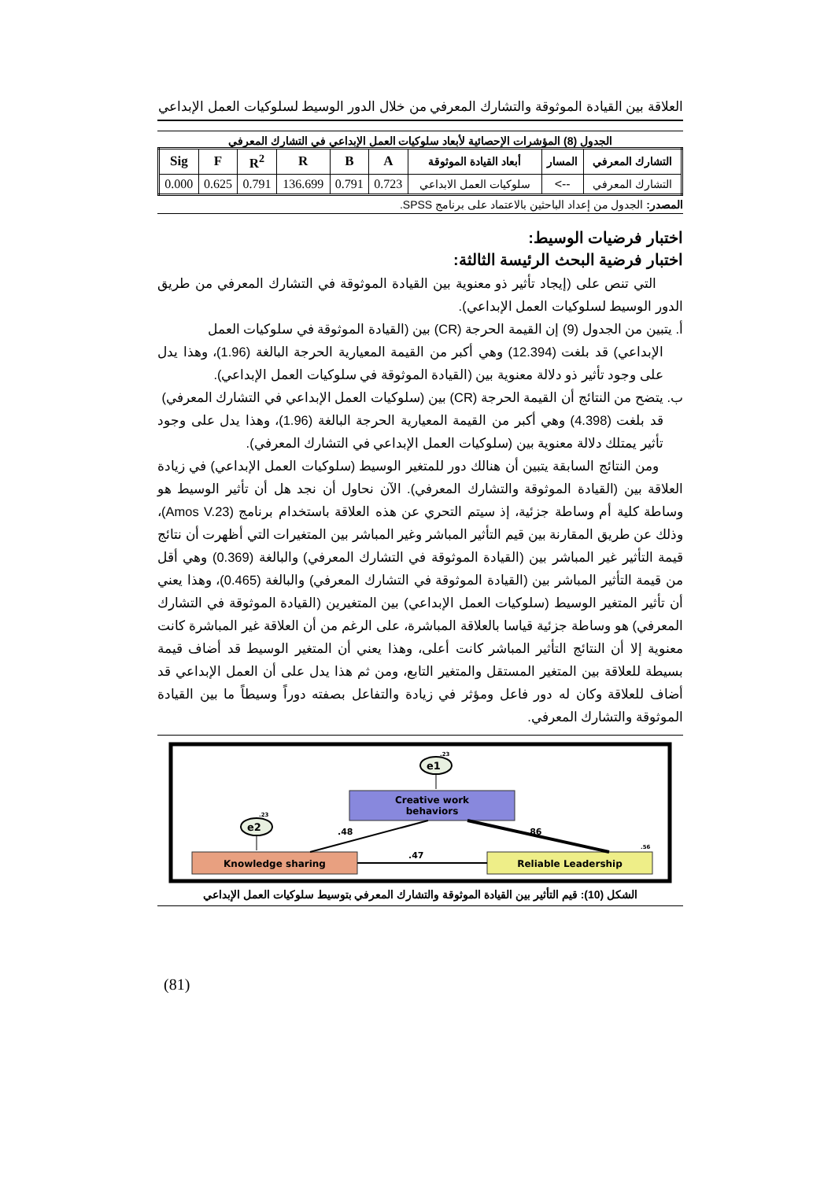العلاقة بين القيادة الموثوقة والتشارك المعرفي من خلال الدور الوسيط لسلوكيات العمل الإبداعي
الجدول (8) المؤشرات الإحصائية لأبعاد سلوكيات العمل الإبداعي في التشارك المعرفي
| التشارك المعرفي | المسار | أبعاد القيادة الموثوقة | A | B | R | R<sup>2</sup> | F | Sig |
| --- | --- | --- | --- | --- | --- | --- | --- | --- |
| التشارك المعرفي | --> | سلوكيات العمل الابداعي | 0.723 | 0.791 | 136.699 | 0.791 | 0.625 | 0.000 |
المصدر: الجدول من إعداد الباحثين بالاعتماد على برنامج SPSS.
اختبار فرضيات الوسيط:
اختبار فرضية البحث الرئيسة الثالثة:
التي تنص على (إيجاد تأثير ذو معنوية بين القيادة الموثوقة في التشارك المعرفي من طريق الدور الوسيط لسلوكيات العمل الإبداعي).
أ. يتبين من الجدول (9) إن القيمة الحرجة (CR) بين (القيادة الموثوقة في سلوكيات العمل
الإبداعي) قد بلغت (12.394) وهي أكبر من القيمة المعيارية الحرجة البالغة (1.96)، وهذا يدل على وجود تأثير ذو دلالة معنوية بين (القيادة الموثوقة في سلوكيات العمل الإبداعي).
ب. يتضح من النتائج أن القيمة الحرجة (CR) بين (سلوكيات العمل الإبداعي في التشارك المعرفي)
قد بلغت (4.398) وهي أكبر من القيمة المعيارية الحرجة البالغة (1.96)، وهذا يدل على وجود تأثير يمتلك دلالة معنوية بين (سلوكيات العمل الإبداعي في التشارك المعرفي).
ومن النتائج السابقة يتبين أن هنالك دور للمتغير الوسيط (سلوكيات العمل الإبداعي) في زيادة العلاقة بين (القيادة الموثوقة والتشارك المعرفي). الآن نحاول أن نجد هل أن تأثير الوسيط هو وساطة كلية أم وساطة جزئية، إذ سيتم التحري عن هذه العلاقة باستخدام برنامج (Amos V.23)، وذلك عن طريق المقارنة بين قيم التأثير المباشر وغير المباشر بين المتغيرات التي أظهرت أن نتائج قيمة التأثير غير المباشر بين (القيادة الموثوقة في التشارك المعرفي) والبالغة (0.369) وهي أقل من قيمة التأثير المباشر بين (القيادة الموثوقة في التشارك المعرفي) والبالغة (0.465)، وهذا يعني أن تأثير المتغير الوسيط (سلوكيات العمل الإبداعي) بين المتغيرين (القيادة الموثوقة في التشارك المعرفي) هو وساطة جزئية قياسا بالعلاقة المباشرة، على الرغم من أن العلاقة غير المباشرة كانت معنوية إلا أن النتائج التأثير المباشر كانت أعلى، وهذا يعني أن المتغير الوسيط قد أضاف قيمة بسيطة للعلاقة بين المتغير المستقل والمتغير التابع، ومن ثم هذا يدل على أن العمل الإبداعي قد أضاف للعلاقة وكان له دور فاعل ومؤثر في زيادة والتفاعل بصفته دوراً وسيطاً ما بين القيادة الموثوقة والتشارك المعرفي.
.23
e1
Creative work
behaviors
.23
e2
Knowledge sharing
Reliable Leadership
.56
.48
.86
.47
الشكل (10): قيم التأثير بين القيادة الموثوقة والتشارك المعرفي بتوسيط سلوكيات العمل الإبداعي
(81)